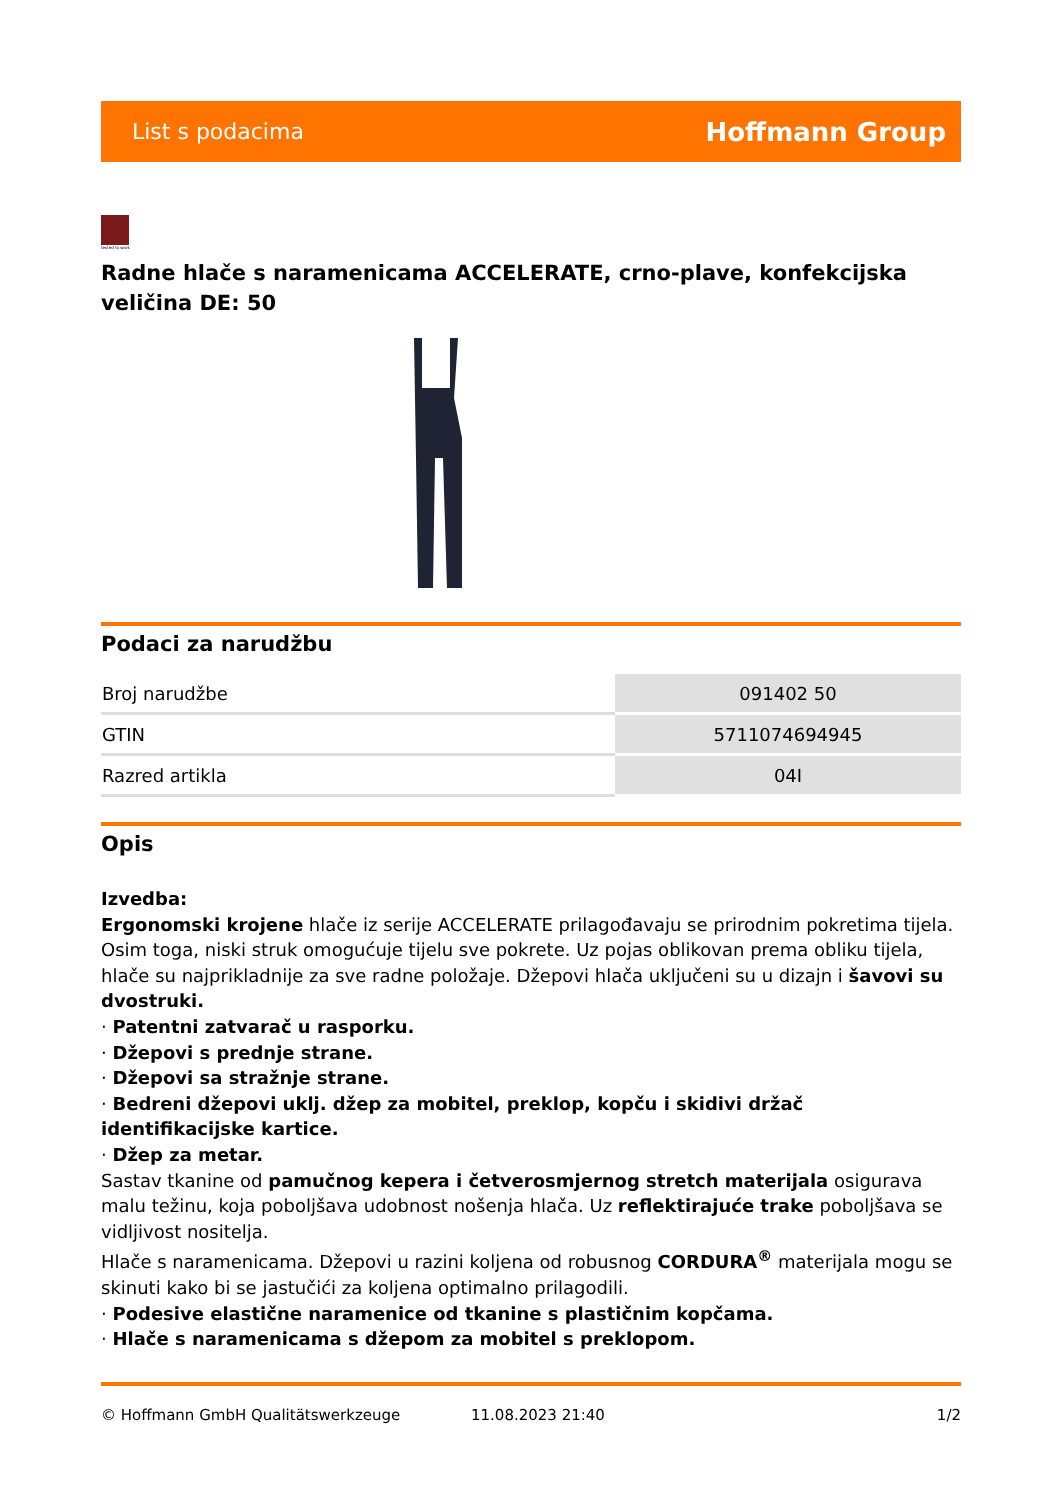List s podacima Hoffmann Group
tested to work
Radne hlače s naramenicama ACCELERATE, crno-plave, konfekcijska veličina DE: 50
Podaci za narudžbu
| Broj narudžbe | 091402 50 |
| GTIN | 5711074694945 |
| Razred artikla | 04I |
Opis
Izvedba:
Ergonomski krojene hlače iz serije ACCELERATE prilagođavaju se prirodnim pokretima tijela. Osim toga, niski struk omogućuje tijelu sve pokrete. Uz pojas oblikovan prema obliku tijela, hlače su najprikladnije za sve radne položaje. Džepovi hlača uključeni su u dizajn i šavovi su dvostruki.
· Patentni zatvarač u rasporku.
· Džepovi s prednje strane.
· Džepovi sa stražnje strane.
· Bedreni džepovi uklj. džep za mobitel, preklop, kopču i skidivi držač identifikacijske kartice.
· Džep za metar.
Sastav tkanine od pamučnog kepera i četverosmjernog stretch materijala osigurava malu težinu, koja poboljšava udobnost nošenja hlača. Uz reflektirajuće trake poboljšava se vidljivost nositelja.
Hlače s naramenicama. Džepovi u razini koljena od robusnog CORDURA<sup>®</sup> materijala mogu se skinuti kako bi se jastučići za koljena optimalno prilagodili.
· Podesive elastične naramenice od tkanine s plastičnim kopčama.
· Hlače s naramenicama s džepom za mobitel s preklopom.
© Hoffmann GmbH Qualitätswerkzeuge 11.08.2023 21:40 1/2